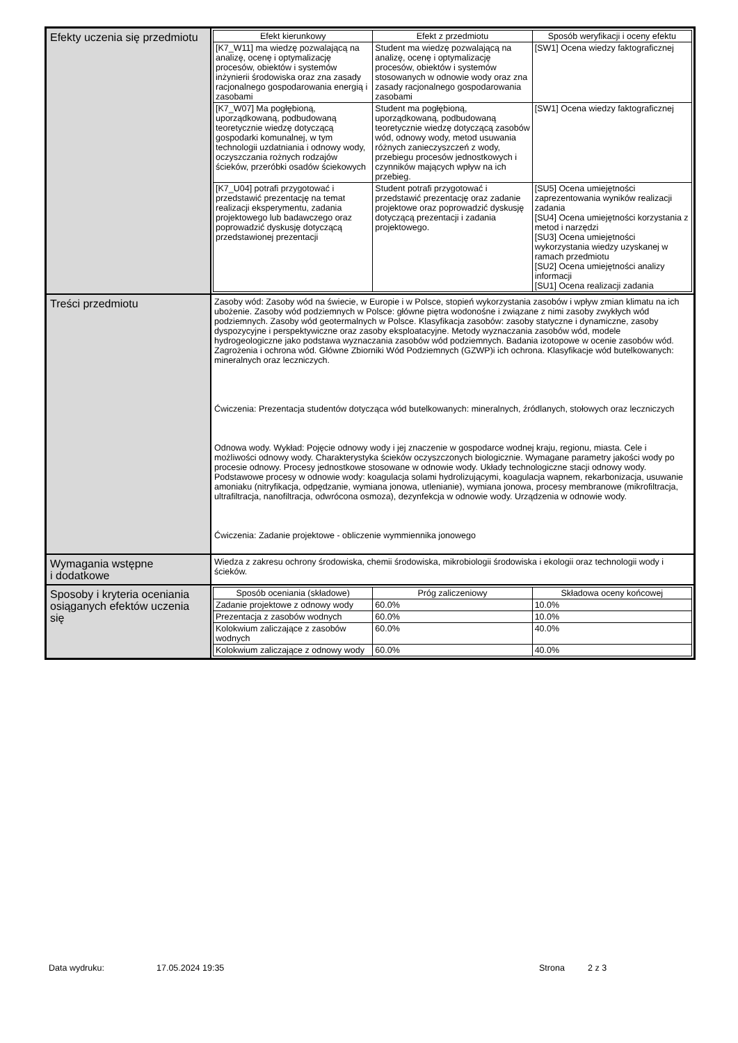| Efekty uczenia się przedmiotu | / Efekt kierunkowy / Efekt z przedmiotu / Sposób weryfikacji i oceny efektu / / --- / --- / --- / / [K7_W11] ma wiedzę pozwalającą na analizę, ocenę i optymalizację procesów, obiektów i systemów inżynierii środowiska oraz zna zasady racjonalnego gospodarowania energią i zasobami / Student ma wiedzę pozwalającą na analizę, ocenę i optymalizację procesów, obiektów i systemów stosowanych w odnowie wody oraz zna zasady racjonalnego gospodarowania zasobami / [SW1] Ocena wiedzy faktograficznej / / [K7_W07] Ma pogłębioną, uporządkowaną, podbudowaną teoretycznie wiedzę dotyczącą gospodarki komunalnej, w tym technologii uzdatniania i odnowy wody, oczyszczania rożnych rodzajów ścieków, przeróbki osadów ściekowych / Student ma pogłębioną, uporządkowaną, podbudowaną teoretycznie wiedzę dotyczącą zasobów wód, odnowy wody, metod usuwania różnych zanieczyszczeń z wody, przebiegu procesów jednostkowych i czynników mających wpływ na ich przebieg. / [SW1] Ocena wiedzy faktograficznej / / [K7_U04] potrafi przygotować i przedstawić prezentację na temat realizacji eksperymentu, zadania projektowego lub badawczego oraz poprowadzić dyskusję dotyczącą przedstawionej prezentacji / Student potrafi przygotować i przedstawić prezentację oraz zadanie projektowe oraz poprowadzić dyskusję dotyczącą prezentacji i zadania projektowego. / [SU5] Ocena umiejętności zaprezentowania wyników realizacji zadania [SU4] Ocena umiejętności korzystania z metod i narzędzi [SU3] Ocena umiejętności wykorzystania wiedzy uzyskanej w ramach przedmiotu [SU2] Ocena umiejętności analizy informacji [SU1] Ocena realizacji zadania / |
| Treści przedmiotu | Zasoby wód: Zasoby wód na świecie, w Europie i w Polsce, stopień wykorzystania zasobów i wpływ zmian klimatu na ich ubożenie. Zasoby wód podziemnych w Polsce: główne piętra wodonośne i związane z nimi zasoby zwykłych wód podziemnych. Zasoby wód geotermalnych w Polsce. Klasyfikacja zasobów: zasoby statyczne i dynamiczne, zasoby dyspozycyjne i perspektywiczne oraz zasoby eksploatacyjne. Metody wyznaczania zasobów wód, modele hydrogeologiczne jako podstawa wyznaczania zasobów wód podziemnych. Badania izotopowe w ocenie zasobów wód. Zagrożenia i ochrona wód. Główne Zbiorniki Wód Podziemnych (GZWP)i ich ochrona. Klasyfikacje wód butelkowanych: mineralnych oraz leczniczych. Ćwiczenia: Prezentacja studentów dotycząca wód butelkowanych: mineralnych, źródlanych, stołowych oraz leczniczych Odnowa wody. Wykład: Pojęcie odnowy wody i jej znaczenie w gospodarce wodnej kraju, regionu, miasta. Cele i możliwości odnowy wody. Charakterystyka ścieków oczyszczonych biologicznie. Wymagane parametry jakości wody po procesie odnowy. Procesy jednostkowe stosowane w odnowie wody. Układy technologiczne stacji odnowy wody. Podstawowe procesy w odnowie wody: koagulacja solami hydrolizującymi, koagulacja wapnem, rekarbonizacja, usuwanie amoniaku (nitryfikacja, odpędzanie, wymiana jonowa, utlenianie), wymiana jonowa, procesy membranowe (mikrofiltracja, ultrafiltracja, nanofiltracja, odwrócona osmoza), dezynfekcja w odnowie wody. Urządzenia w odnowie wody. Ćwiczenia: Zadanie projektowe - obliczenie wymmiennika jonowego |
| Wymagania wstępne i dodatkowe | Wiedza z zakresu ochrony środowiska, chemii środowiska, mikrobiologii środowiska i ekologii oraz technologii wody i ścieków. |
| Sposoby i kryteria oceniania osiąganych efektów uczenia się | / Sposób oceniania (składowe) / Próg zaliczeniowy / Składowa oceny końcowej / / --- / --- / --- / / Zadanie projektowe z odnowy wody / 60.0% / 10.0% / / Prezentacja z zasobów wodnych / 60.0% / 10.0% / / Kolokwium zaliczające z zasobów wodnych / 60.0% / 40.0% / / Kolokwium zaliczające z odnowy wody / 60.0% / 40.0% / |
Data wydruku: 17.05.2024 19:35 Strona 2 z 3